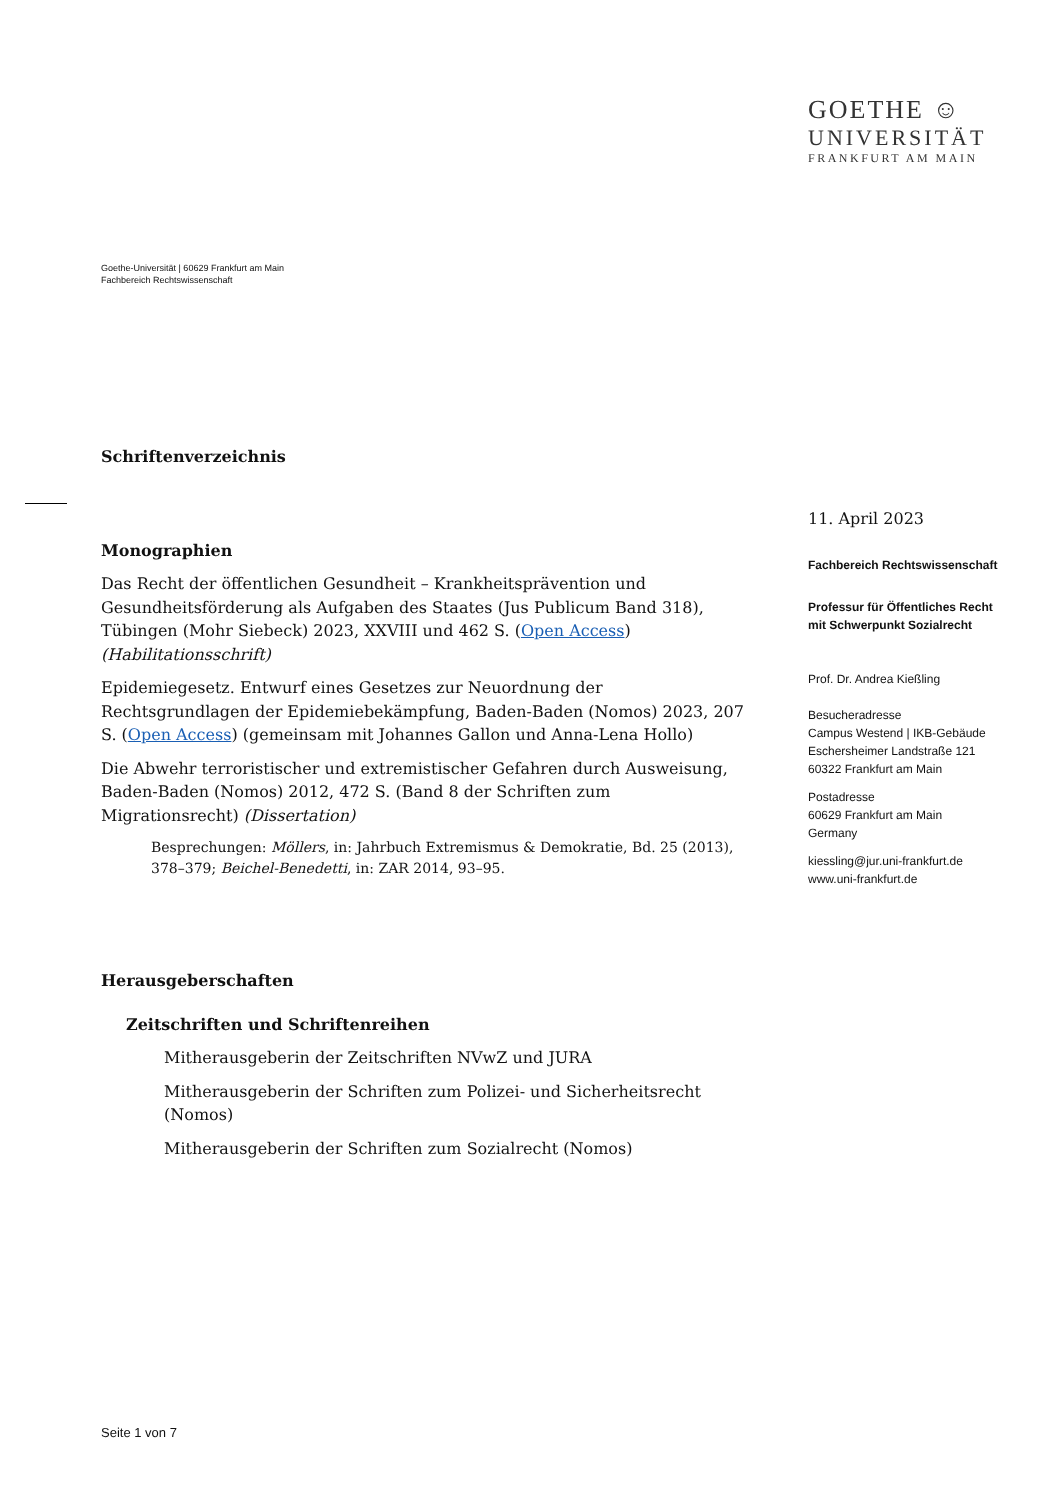GOETHE ☺
UNIVERSITÄT
FRANKFURT AM MAIN
Goethe-Universität | 60629 Frankfurt am Main
Fachbereich Rechtswissenschaft
Schriftenverzeichnis
Monographien
Das Recht der öffentlichen Gesundheit – Krankheitsprävention und Gesundheitsförderung als Aufgaben des Staates (Jus Publicum Band 318), Tübingen (Mohr Siebeck) 2023, XXVIII und 462 S. (Open Access) (Habilitationsschrift)
Epidemiegesetz. Entwurf eines Gesetzes zur Neuordnung der Rechtsgrundlagen der Epidemiebekämpfung, Baden-Baden (Nomos) 2023, 207 S. (Open Access) (gemeinsam mit Johannes Gallon und Anna-Lena Hollo)
Die Abwehr terroristischer und extremistischer Gefahren durch Ausweisung, Baden-Baden (Nomos) 2012, 472 S. (Band 8 der Schriften zum Migrationsrecht) (Dissertation)
Besprechungen: Möllers, in: Jahrbuch Extremismus & Demokratie, Bd. 25 (2013), 378–379; Beichel-Benedetti, in: ZAR 2014, 93–95.
Herausgeberschaften
Zeitschriften und Schriftenreihen
Mitherausgeberin der Zeitschriften NVwZ und JURA
Mitherausgeberin der Schriften zum Polizei- und Sicherheitsrecht (Nomos)
Mitherausgeberin der Schriften zum Sozialrecht (Nomos)
11. April 2023
Fachbereich Rechtswissenschaft
Professur für Öffentliches Recht
mit Schwerpunkt Sozialrecht
Prof. Dr. Andrea Kießling
Besucheradresse
Campus Westend | IKB-Gebäude
Eschersheimer Landstraße 121
60322 Frankfurt am Main
Postadresse
60629 Frankfurt am Main
Germany
kiessling@jur.uni-frankfurt.de
www.uni-frankfurt.de
Seite 1 von 7